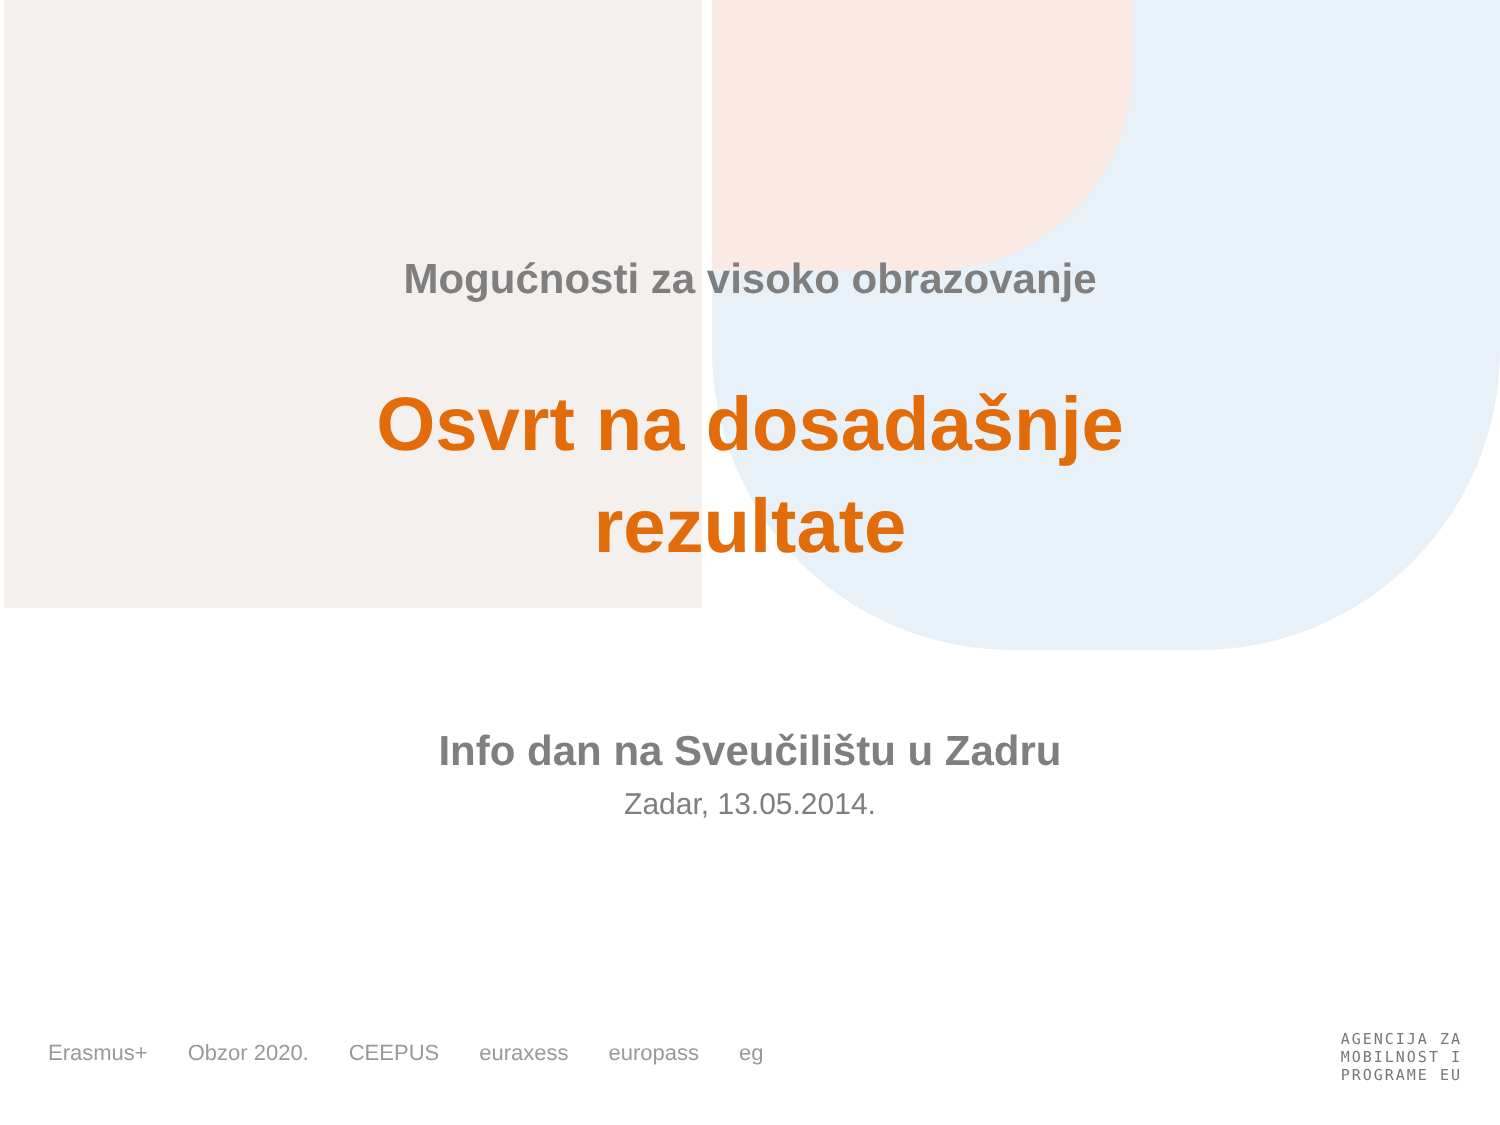Mogućnosti za visoko obrazovanje
Osvrt na dosadašnje
rezultate
Info dan na Sveučilištu u Zadru
Zadar, 13.05.2014.
Erasmus+ Obzor 2020. CEEPUS euraxess europass eg
AGENCIJA ZA
MOBILNOST I
PROGRAME EU